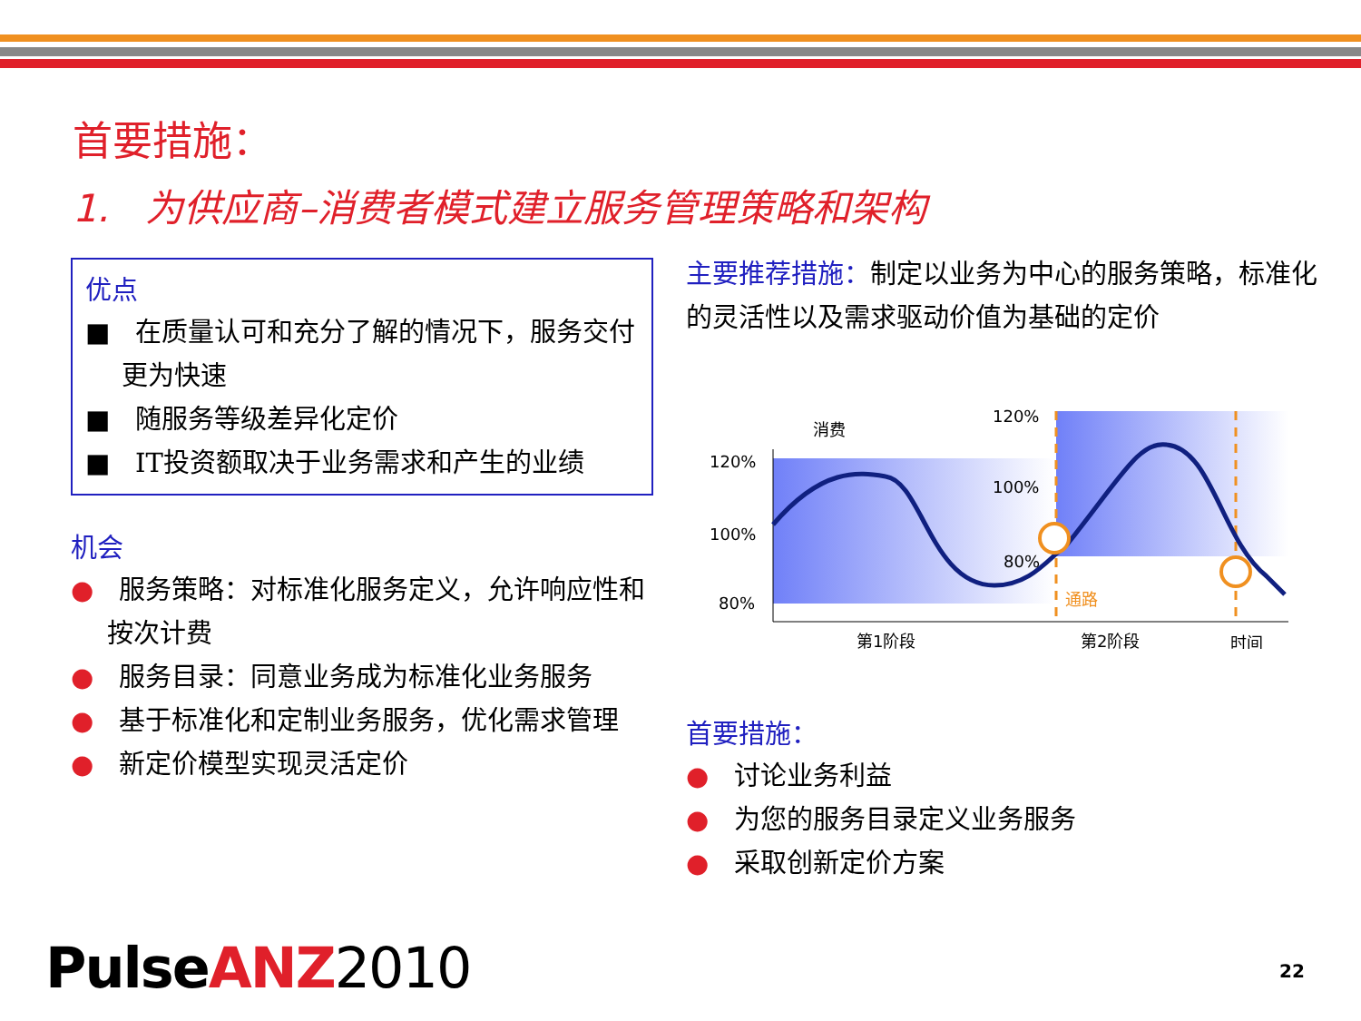首要措施：
1. 为供应商–消费者模式建立服务管理策略和架构
优点
■ 在质量认可和充分了解的情况下，服务交付更为快速
■ 随服务等级差异化定价
■ IT投资额取决于业务需求和产生的业绩
机会
● 服务策略：对标准化服务定义，允许响应性和按次计费
● 服务目录：同意业务成为标准化业务服务
● 基于标准化和定制业务服务，优化需求管理
● 新定价模型实现灵活定价
主要推荐措施：制定以业务为中心的服务策略，标准化的灵活性以及需求驱动价值为基础的定价
消费
120%
100%
80%
120%
100%
80%
通路
第1阶段
第2阶段
时间
首要措施：
● 讨论业务利益
● 为您的服务目录定义业务服务
● 采取创新定价方案
PulseANZ 2010 22